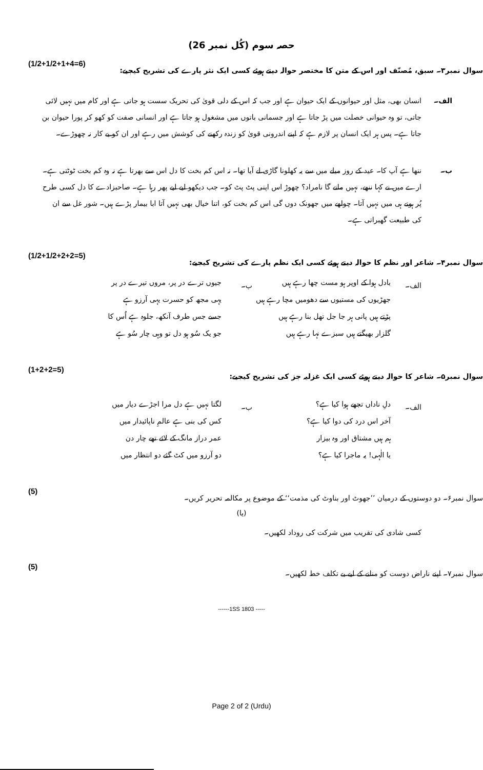حصہ سوم (کُل نمبر 26)
(1/2+1/2+1+4=6) سوال نمبر۳۔ سبق، مُصنّف اور اس کے متن کا مختصر حوالہ دیتے ہوئے کسی ایک نثر پارے کی تشریح کیجیے:
الف۔ انسان بھی، مثل اور حیوانوں کے ایک حیوان ہے اور جب کہ اس کے دلی قویٰ کی تحریک سست ہو جاتی ہے اور کام میں نہیں لائی جاتی، تو وہ حیوانی خصلت میں پڑ جاتا ہے اور جسمانی باتوں میں مشغول ہو جاتا ہے اور انسانی صفت کو کھو کر پورا حیوان بن جاتا ہے۔ پس ہر ایک انسان پر لازم ہے کہ اپنے اندرونی قویٰ کو زندہ رکھنے کی کوشش میں رہے اور ان کو بے کار نہ چھوڑے۔
ب۔ ننھا ہے آپ کا۔ عید کے روز میلے میں سے یہ کھلونا گاڑی لے آیا تھا۔ نہ اس کم بخت کا دل اس سے بھرتا ہے نہ وہ کم بخت ٹوٹتی ہے۔ ارے میں نے کہا ننھے، نہیں مانے گا نامراد؟ چھوڑ اس اپنی پٹ پٹ کو۔ جب دیکھو لیے لیے پھر رہا ہے۔ صاحبزادے کا دل کسی طرح پُر ہونے ہی میں نہیں آتا۔ چولھے میں جھونک دوں گی اس کم بخت کو، اتنا خیال بھی نہیں آتا ابا بیمار پڑے ہیں۔ شور غل سے ان کی طبیعت گھبراتی ہے۔
(1/2+1/2+2+2=5) سوال نمبر۴۔ شاعر اور نظم کا حوالہ دیتے ہوئے کسی ایک نظم پارے کی تشریح کیجیے:
الف۔
بادل ہوا کے اوپر ہو مست چھا رہے ہیں
جھڑیوں کی مستیوں سے دھومیں مچا رہے ہیں
پڑتے ہیں پانی ہر جا جل تھل بنا رہے ہیں
گلزار بھیگتے ہیں سبزے نہا رہے ہیں
ب۔
جیوں ترے در پر، مروں تیرے در پر
یہی مجھ کو حسرت یہی آرزو ہے
جسے جس طرف آنکھ، جلوہ ہے اُس کا
جو یک سُو ہو دل تو وہی چار سُو ہے
(1+2+2=5) سوال نمبر۵۔ شاعر کا حوالہ دیتے ہوئے کسی ایک غزلیہ جز کی تشریح کیجیے:
الف۔
دلِ ناداں تجھے ہوا کیا ہے؟
آخر اس درد کی دوا کیا ہے؟
ہم ہیں مشتاق اور وہ بیزار
یا الٰہی! یہ ماجرا کیا ہے؟
ب۔
لگتا نہیں ہے دل مرا اجڑے دیار میں
کس کی بنی ہے عالمِ ناپائیدار میں
عمر دراز مانگ کے لائے تھے چار دن
دو آرزو میں کٹ گئے دو انتظار میں
(5) سوال نمبر۶۔ دو دوستوں کے درمیان ’’جھوٹ اور بناوٹ کی مذمت‘‘ کے موضوع پر مکالمہ تحریر کریں۔
(یا)
کسی شادی کی تقریب میں شرکت کی روداد لکھیں۔
(5) سوال نمبر۷۔ اپنے ناراض دوست کو منانے کے لیے بے تکلف خط لکھیں۔
------1SS 1803 -----
Page 2 of 2 (Urdu)